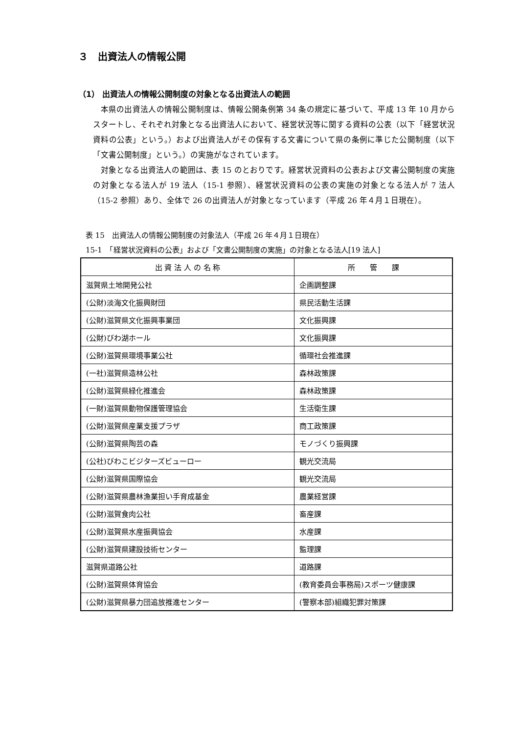３　出資法人の情報公開
（1） 出資法人の情報公開制度の対象となる出資法人の範囲
本県の出資法人の情報公開制度は、情報公開条例第 34 条の規定に基づいて、平成 13 年 10 月からスタートし、それぞれ対象となる出資法人において、経営状況等に関する資料の公表（以下「経営状況資料の公表」という。）および出資法人がその保有する文書について県の条例に準じた公開制度（以下「文書公開制度」という。）の実施がなされています。
対象となる出資法人の範囲は、表 15 のとおりです。経営状況資料の公表および文書公開制度の実施の対象となる法人が 19 法人（15-1 参照）、経営状況資料の公表の実施の対象となる法人が 7 法人（15-2 参照）あり、全体で 26 の出資法人が対象となっています（平成 26 年４月１日現在）。
表 15　出資法人の情報公開制度の対象法人（平成 26 年４月１日現在）
15-1　「経営状況資料の公表」および「文書公開制度の実施」の対象となる法人[19 法人]
| 出 資 法 人 の 名 称 | 所 管 課 |
| --- | --- |
| 滋賀県土地開発公社 | 企画調整課 |
| (公財)淡海文化振興財団 | 県民活動生活課 |
| (公財)滋賀県文化振興事業団 | 文化振興課 |
| (公財)びわ湖ホール | 文化振興課 |
| (公財)滋賀県環境事業公社 | 循環社会推進課 |
| (一社)滋賀県造林公社 | 森林政策課 |
| (公財)滋賀県緑化推進会 | 森林政策課 |
| (一財)滋賀県動物保護管理協会 | 生活衛生課 |
| (公財)滋賀県産業支援プラザ | 商工政策課 |
| (公財)滋賀県陶芸の森 | モノづくり振興課 |
| (公社)びわこビジターズビューロー | 観光交流局 |
| (公財)滋賀県国際協会 | 観光交流局 |
| (公財)滋賀県農林漁業担い手育成基金 | 農業経営課 |
| (公財)滋賀食肉公社 | 畜産課 |
| (公財)滋賀県水産振興協会 | 水産課 |
| (公財)滋賀県建設技術センター | 監理課 |
| 滋賀県道路公社 | 道路課 |
| (公財)滋賀県体育協会 | (教育委員会事務局)スポーツ健康課 |
| (公財)滋賀県暴力団追放推進センター | (警察本部)組織犯罪対策課 |